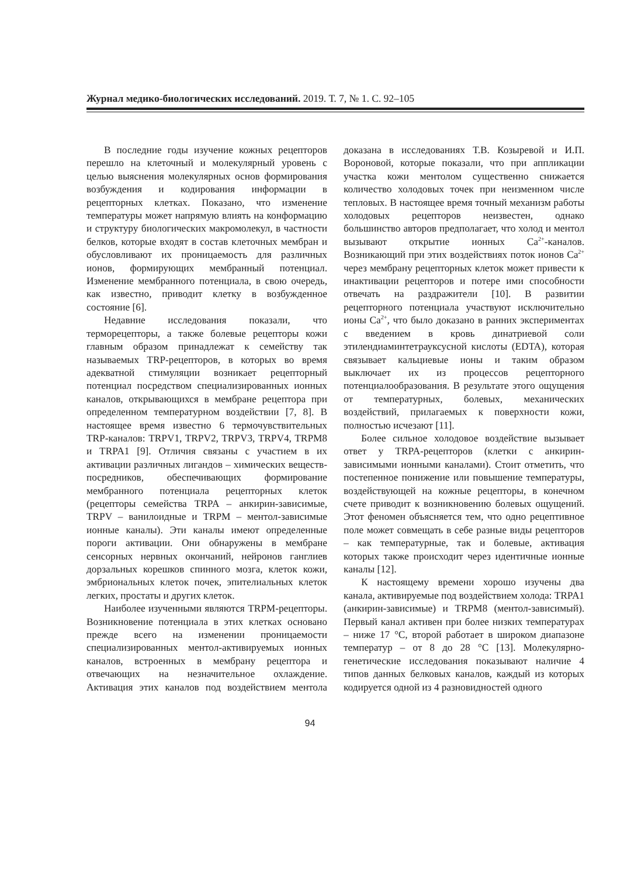Журнал медико-биологических исследований. 2019. Т. 7, № 1. С. 92–105
В последние годы изучение кожных рецепторов перешло на клеточный и молекулярный уровень с целью выяснения молекулярных основ формирования возбуждения и кодирования информации в рецепторных клетках. Показано, что изменение температуры может напрямую влиять на конформацию и структуру биологических макромолекул, в частности белков, которые входят в состав клеточных мембран и обусловливают их проницаемость для различных ионов, формирующих мембранный потенциал. Изменение мембранного потенциала, в свою очередь, как известно, приводит клетку в возбужденное состояние [6].
Недавние исследования показали, что терморецепторы, а также болевые рецепторы кожи главным образом принадлежат к семейству так называемых TRP-рецепторов, в которых во время адекватной стимуляции возникает рецепторный потенциал посредством специализированных ионных каналов, открывающихся в мембране рецептора при определенном температурном воздействии [7, 8]. В настоящее время известно 6 термочувствительных TRP-каналов: TRPV1, TRPV2, TRPV3, TRPV4, TRPM8 и TRPA1 [9]. Отличия связаны с участием в их активации различных лигандов – химических веществ-посредников, обеспечивающих формирование мембранного потенциала рецепторных клеток (рецепторы семейства TRPA – анкирин-зависимые, TRPV – ванилоидные и TRPM – ментол-зависимые ионные каналы). Эти каналы имеют определенные пороги активации. Они обнаружены в мембране сенсорных нервных окончаний, нейронов ганглиев дорзальных корешков спинного мозга, клеток кожи, эмбриональных клеток почек, эпителиальных клеток легких, простаты и других клеток.
Наиболее изученными являются TRPM-рецепторы. Возникновение потенциала в этих клетках основано прежде всего на изменении проницаемости специализированных ментол-активируемых ионных каналов, встроенных в мембрану рецептора и отвечающих на незначительное охлаждение. Активация этих каналов под воздействием ментола доказана в исследованиях Т.В. Козыревой и И.П. Вороновой, которые показали, что при аппликации участка кожи ментолом существенно снижается количество холодовых точек при неизменном числе тепловых. В настоящее время точный механизм работы холодовых рецепторов неизвестен, однако большинство авторов предполагает, что холод и ментол вызывают открытие ионных Ca<sup>2+</sup>-каналов. Возникающий при этих воздействиях поток ионов Ca<sup>2+</sup> через мембрану рецепторных клеток может привести к инактивации рецепторов и потере ими способности отвечать на раздражители [10]. В развитии рецепторного потенциала участвуют исключительно ионы Ca<sup>2+</sup>, что было доказано в ранних экспериментах с введением в кровь динатриевой соли этилендиаминтетрауксусной кислоты (EDTA), которая связывает кальциевые ионы и таким образом выключает их из процессов рецепторного потенциалообразования. В результате этого ощущения от температурных, болевых, механических воздействий, прилагаемых к поверхности кожи, полностью исчезают [11].
Более сильное холодовое воздействие вызывает ответ у TRPA-рецепторов (клетки с анкирин-зависимыми ионными каналами). Стоит отметить, что постепенное понижение или повышение температуры, воздействующей на кожные рецепторы, в конечном счете приводит к возникновению болевых ощущений. Этот феномен объясняется тем, что одно рецептивное поле может совмещать в себе разные виды рецепторов – как температурные, так и болевые, активация которых также происходит через идентичные ионные каналы [12].
К настоящему времени хорошо изучены два канала, активируемые под воздействием холода: TRPA1 (анкирин-зависимые) и TRPM8 (ментол-зависимый). Первый канал активен при более низких температурах – ниже 17 °С, второй работает в широком диапазоне температур – от 8 до 28 °С [13]. Молекулярно-генетические исследования показывают наличие 4 типов данных белковых каналов, каждый из которых кодируется одной из 4 разновидностей одного
94